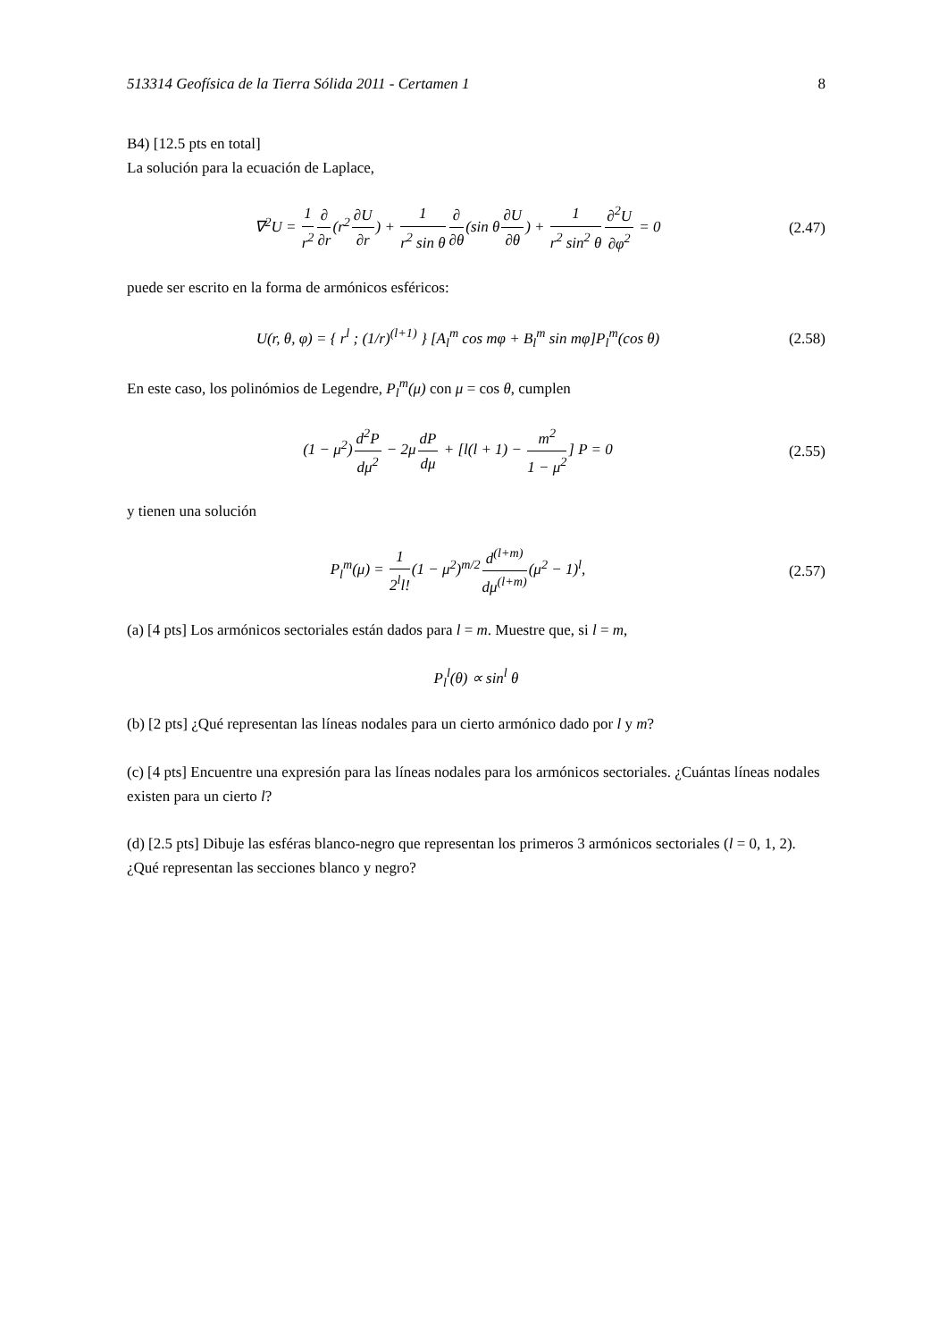513314 Geofísica de la Tierra Sólida 2011 - Certamen 1 8
B4) [12.5 pts en total]
La solución para la ecuación de Laplace,
∇<sup>2</sup>U = 1 r<sup>2</sup>∂ ∂r(r<sup>2</sup>∂U ∂r) + 1 r<sup>2</sup> sin θ∂ ∂θ(sin θ∂U ∂θ) + 1 r<sup>2</sup> sin<sup>2</sup> θ∂<sup>2</sup>U ∂φ<sup>2</sup> = 0 (2.47)
puede ser escrito en la forma de armónicos esféricos:
U(r, θ, φ) = { r<sup>l</sup> ; (1/r)<sup>(l+1)</sup> } [A<sub>l</sub><sup>m</sup> cos mφ + B<sub>l</sub><sup>m</sup> sin mφ]P<sub>l</sub><sup>m</sup>(cos θ) (2.58)
En este caso, los polinómios de Legendre, P<sub>l</sub><sup>m</sup>(μ) con μ = cos θ, cumplen
(1 − μ<sup>2</sup>)d<sup>2</sup>P dμ<sup>2</sup> − 2μdP dμ + [l(l + 1) − m<sup>2</sup> 1 − μ<sup>2</sup>] P = 0 (2.55)
y tienen una solución
P<sub>l</sub><sup>m</sup>(μ) = 1 2<sup>l</sup>l!(1 − μ<sup>2</sup>)<sup>m/2</sup>d<sup>(l+m)</sup> dμ<sup>(l+m)</sup>(μ<sup>2</sup> − 1)<sup>l</sup>, (2.57)
(a) [4 pts] Los armónicos sectoriales están dados para l = m. Muestre que, si l = m,
P<sub>l</sub><sup>l</sup>(θ) ∝ sin<sup>l</sup> θ
(b) [2 pts] ¿Qué representan las líneas nodales para un cierto armónico dado por l y m?
(c) [4 pts] Encuentre una expresión para las líneas nodales para los armónicos sectoriales. ¿Cuántas líneas nodales existen para un cierto l?
(d) [2.5 pts] Dibuje las esféras blanco-negro que representan los primeros 3 armónicos sectoriales (l = 0, 1, 2). ¿Qué representan las secciones blanco y negro?